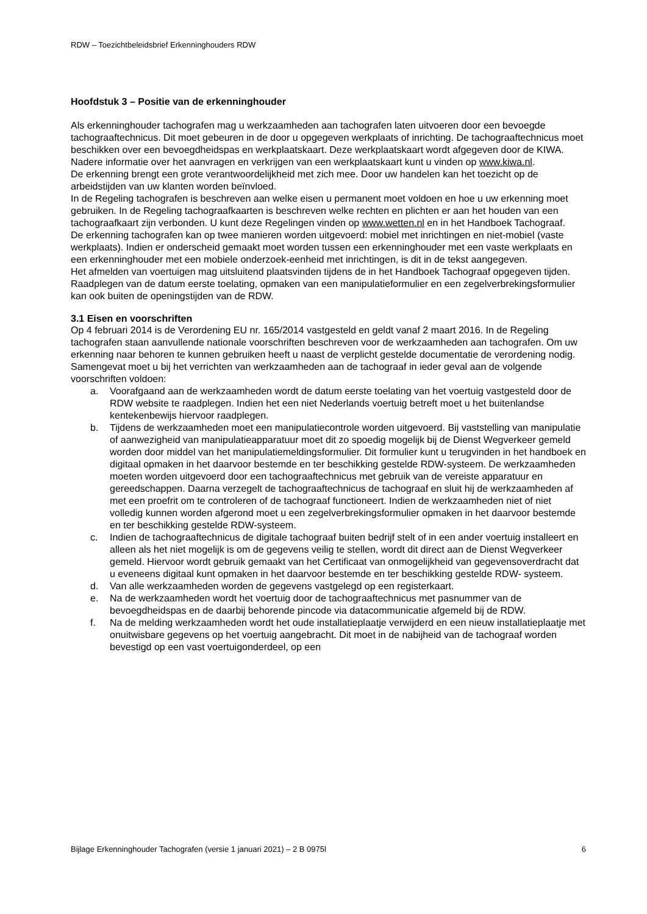RDW – Toezichtbeleidsbrief Erkenninghouders RDW
Hoofdstuk 3 – Positie van de erkenninghouder
Als erkenninghouder tachografen mag u werkzaamheden aan tachografen laten uitvoeren door een bevoegde tachograaftechnicus. Dit moet gebeuren in de door u opgegeven werkplaats of inrichting. De tachograaftechnicus moet beschikken over een bevoegdheidspas en werkplaatskaart. Deze werkplaatskaart wordt afgegeven door de KIWA. Nadere informatie over het aanvragen en verkrijgen van een werkplaatskaart kunt u vinden op www.kiwa.nl.
De erkenning brengt een grote verantwoordelijkheid met zich mee. Door uw handelen kan het toezicht op de arbeidstijden van uw klanten worden beïnvloed.
In de Regeling tachografen is beschreven aan welke eisen u permanent moet voldoen en hoe u uw erkenning moet gebruiken. In de Regeling tachograafkaarten is beschreven welke rechten en plichten er aan het houden van een tachograafkaart zijn verbonden. U kunt deze Regelingen vinden op www.wetten.nl en in het Handboek Tachograaf.
De erkenning tachografen kan op twee manieren worden uitgevoerd: mobiel met inrichtingen en niet-mobiel (vaste werkplaats). Indien er onderscheid gemaakt moet worden tussen een erkenninghouder met een vaste werkplaats en een erkenninghouder met een mobiele onderzoek-eenheid met inrichtingen, is dit in de tekst aangegeven.
Het afmelden van voertuigen mag uitsluitend plaatsvinden tijdens de in het Handboek Tachograaf opgegeven tijden. Raadplegen van de datum eerste toelating, opmaken van een manipulatieformulier en een zegelverbrekingsformulier kan ook buiten de openingstijden van de RDW.
3.1 Eisen en voorschriften
Op 4 februari 2014 is de Verordening EU nr. 165/2014 vastgesteld en geldt vanaf 2 maart 2016. In de Regeling tachografen staan aanvullende nationale voorschriften beschreven voor de werkzaamheden aan tachografen. Om uw erkenning naar behoren te kunnen gebruiken heeft u naast de verplicht gestelde documentatie de verordening nodig.
Samengevat moet u bij het verrichten van werkzaamheden aan de tachograaf in ieder geval aan de volgende voorschriften voldoen:
a. Voorafgaand aan de werkzaamheden wordt de datum eerste toelating van het voertuig vastgesteld door de RDW website te raadplegen. Indien het een niet Nederlands voertuig betreft moet u het buitenlandse kentekenbewijs hiervoor raadplegen.
b. Tijdens de werkzaamheden moet een manipulatiecontrole worden uitgevoerd. Bij vaststelling van manipulatie of aanwezigheid van manipulatieapparatuur moet dit zo spoedig mogelijk bij de Dienst Wegverkeer gemeld worden door middel van het manipulatiemeldingsformulier. Dit formulier kunt u terugvinden in het handboek en digitaal opmaken in het daarvoor bestemde en ter beschikking gestelde RDW-systeem. De werkzaamheden moeten worden uitgevoerd door een tachograaftechnicus met gebruik van de vereiste apparatuur en gereedschappen. Daarna verzegelt de tachograaftechnicus de tachograaf en sluit hij de werkzaamheden af met een proefrit om te controleren of de tachograaf functioneert. Indien de werkzaamheden niet of niet volledig kunnen worden afgerond moet u een zegelverbrekingsformulier opmaken in het daarvoor bestemde en ter beschikking gestelde RDW-systeem.
c. Indien de tachograaftechnicus de digitale tachograaf buiten bedrijf stelt of in een ander voertuig installeert en alleen als het niet mogelijk is om de gegevens veilig te stellen, wordt dit direct aan de Dienst Wegverkeer gemeld. Hiervoor wordt gebruik gemaakt van het Certificaat van onmogelijkheid van gegevensoverdracht dat u eveneens digitaal kunt opmaken in het daarvoor bestemde en ter beschikking gestelde RDW- systeem.
d. Van alle werkzaamheden worden de gegevens vastgelegd op een registerkaart.
e. Na de werkzaamheden wordt het voertuig door de tachograaftechnicus met pasnummer van de bevoegdheidspas en de daarbij behorende pincode via datacommunicatie afgemeld bij de RDW.
f. Na de melding werkzaamheden wordt het oude installatieplaatje verwijderd en een nieuw installatieplaatje met onuitwisbare gegevens op het voertuig aangebracht. Dit moet in de nabijheid van de tachograaf worden bevestigd op een vast voertuigonderdeel, op een
Bijlage Erkenninghouder Tachografen (versie 1 januari 2021) – 2 B 0975l 6